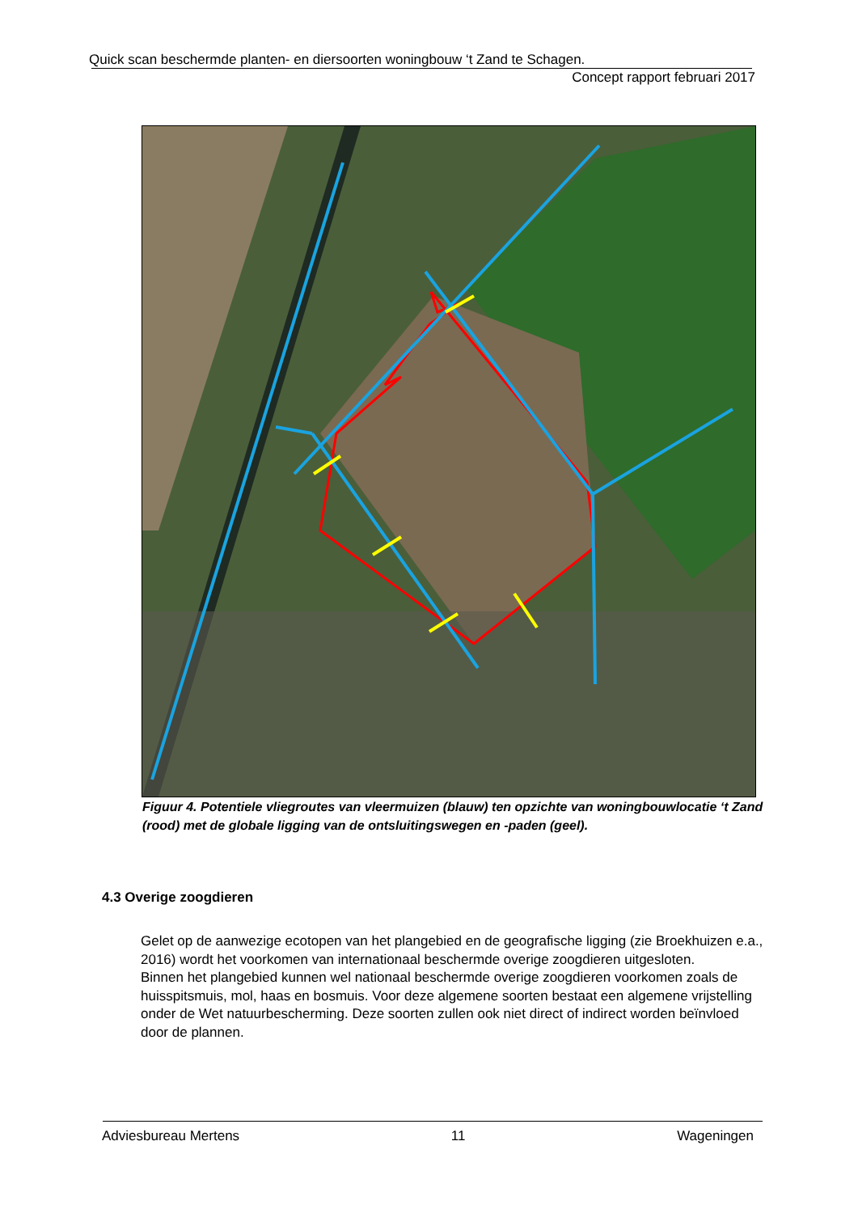Quick scan beschermde planten- en diersoorten woningbouw ‘t Zand te Schagen.
Concept rapport februari 2017
Figuur 4. Potentiele vliegroutes van vleermuizen (blauw) ten opzichte van woningbouwlocatie ‘t Zand (rood) met de globale ligging van de ontsluitingswegen en -paden (geel).
4.3 Overige zoogdieren
Gelet op de aanwezige ecotopen van het plangebied en de geografische ligging (zie Broekhuizen e.a., 2016) wordt het voorkomen van internationaal beschermde overige zoogdieren uitgesloten.
Binnen het plangebied kunnen wel nationaal beschermde overige zoogdieren voorkomen zoals de huisspitsmuis, mol, haas en bosmuis. Voor deze algemene soorten bestaat een algemene vrijstelling onder de Wet natuurbescherming. Deze soorten zullen ook niet direct of indirect worden beïnvloed door de plannen.
Adviesbureau Mertens 11 Wageningen